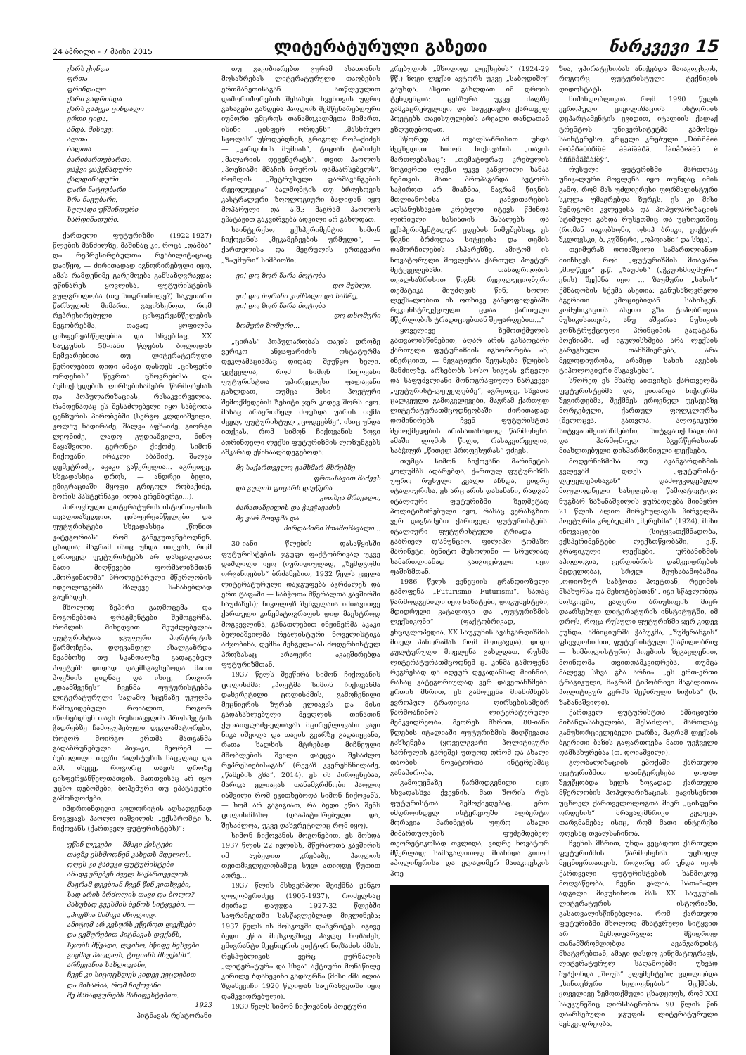24 აპრილი - 7 მაისი 2015 ლიტერატურული გაზეთი ნარკვევი 15
ქარს ქონდა
ფრთა
ფრინდალი
ქარი გაფრინდა
ქარს გაჰყვა ცინდალი
ერთი ციდა.
ანდა, მისივე:
ალთა
ბალთა
ბარიბართუბართა.
ჯაჭვი ჯაჭვნადური
ქალდინადური
დარი ნატყუბარი
ხრა ნაგუბარი.
სულადი უწმინდური
ხარდინადური.
ქართული ფუტურიზმი (1922-1927) წლების მანძილზე, მაშინაც კი, როცა „დამბა“ და რეპრესირებულთა რეაბილიტაციაც დაიწყო, — ძირითადად იგნორირებული იყო. ამას რამდენიმე გარემოება განსაზღვრავდა: უწინარეს ყოვლისა, ფუტურისტების გულგრილობა (თუ სიფრთხილე?) საკუთარი წარსულის მიმართ. გავიხსენოთ, რომ რეპრესირებული ცისფერყანწელების მეგობრებმა, თავად ყოფილმა ცისფერყანწელებმა და სხვებმაც, XX საუკუნის 50-იანი წლების ბოლოდან მემუარებითა თუ ლიტერატურული წერილებით დიდი ამაგი დასდეს „ცისფერი ორდენის“ წევრთა ცხოვრებისა და შემოქმედების ღირსებისამებრ წარმოჩენას და პოპულარიზაციას, რასაკვირველია, რამდენადაც ეს შესაძლებელი იყო საბჭოთა ცენზურის პირობებში (სერგო კლდიაშვილი, კოლაუ ნადირაძე, შალვა აფხაიძე, გიორგი ლეონიძე, ლადო გუდიაშვილი, ნინო მაყაშვილი, გერონტი ქიქოძე, სიმონ ჩიქოვანი, ირაკლი აბაშიძე, შალვა დემეტრაძე, აკაკი გაწერელია... აგრეთვე, სხვადასხვა დროს, — ანდრეი ბელი, ემიგრაციაში მყოფი გრიგოლ რობაქიძე, ბორის პასტერნაკი, ილია ერენბურგი...).
პიროვნული ლიტერატურის ისტორიკოსის თვალთახედვით, ცისფერყანწელები და ფუტურისტები სხვადასხვა „წონით კატეგორიას“ რომ განეკუთვნებოდნენ, ცხადია; მაგრამ ისიც უნდა ითქვას, რომ ქართველ ფუტურისტებს არ დასცალდათ: მათი მიღწევები ფორმალიზმთან „მორკინალმა“ პროლეტარული მწერლობის იდეოლოგებმა მალევე სანანებლად გაუხადეს.
მხოლოდ ზეპირი გადმოცემა და მოგონებათა ფრაგმენტები შემოგვრჩა, რომლის მიხედვით შეუძლებელია ფუტურისტთა ჯგუფური პორტრეტის წარმოჩენა. დღევანდელ ახალგაზრდა მეამბოხე თუ სკანდალზე გადაგებულ პოეტებს დიდად დაემსგავსებოდა მათი პოეზიის ციდნაც და ისიც, როგორ „დაამშვენეს“ ჩვენმა ფუტურისტებმა ლიტერატურული საღამო სცენაზე უკუღმა ჩამოკიდებული როიალით, როგორ იწონებდნენ თავს რუსთაველის პროსპექტის ჭადრებზე ჩამოკუპებული დეკლამატორები, როგორ მოირგო ერთმა მათგანმა გადაბრუნებული პიჯაკი, მეორემ — შებოლილი თევზი ჰალსტუხის ნაცვლად და ა.შ. ისევე, როგორც თავის დროზე ცისფერყანწელთათვის, მათთვისაც არ იყო უცხო დებოშები, ბოჰემური თუ ეპატაჟური გამოხდომები.
იმდროინდელი კოლორიტის აღსადგენად მოგვყავს პაოლო იაშვილის „ექსპრომტი ს. ჩიქოვანს (ქართველ ფუტურისტებს)“:
უწინ ლეკები — შმაგი ქისტები
თავზე ესხმოდნენ კახეთს მდელოს,
დღეს კი ჭაბუკი ფუტურისტები
ანადგურებენ ძველ საქართველოს.
მაგრამ დგებიან ჩვენ წინ კითხვები,
სად არის ბრძოლის თავი და ბოლო?
პასუხად გვესმის ბენოს სიტყვები, —
„პოეზია მიმიკა მხოლოდ.
ამიტომ არ გვსურს ვწეროთ ლექსები
და ვეშურებით პიტნავას დუქანს,
სჯობს მწვადი, ლვინო, მწიფე ნესვები
გიჟმაჟ პაოლოს, ტიციანს მსუქანს“.
არჩევანია სახლოვანი,
ჩვენ კი სიცოცხლეს კიდევ ვეცდებით
და მიხარია, რომ ჩიქოვანი
მე მანადგურებს მანიფესტებით.
1923
პიტნავას რესტორანი
თუ გავიზიარებთ გურამ ასათიანის მოსაზრებას ლიტერატურული თაობების ერთმანეთისაგან ათწლეულით დაშორიშორების შესახებ, ჩვენთვის უფრო გასაგები გახდება პაოლოს შემწყნარებლური იუმორი უმცროს თანამოკალმეთა მიმართ. ისინი „ცისფერ ორდენს“ „მასხრულ სკოლას“ უწოდებდნენ, გრიგოლ რობაქიძეს — „კარდინის მუმიას“, ტიციან ტაბიძეს „მალარიის დეგენერატს“, თვით პაოლოს „პოეზიაში მმაჩის ბიუროს დამაარსებელს“, რომლის „შეტრუსული ფარშავანგების რევოლუცია“ ბალმონტის თუ ბრიუსოვის კასტრალური ზოოლოგიური ბაღიდან იყო მოპარული და ა.შ.; მაგრამ პაოლოს ეპატაჟით გაკვირვება ადვილი არ გახლდათ.
საინტერესო ექსპერიმენტია სიმონ ჩიქოვანის „მეკამეჩეების ურმული“, — ქართულისა და მეგრულის ერთგვარი „ზაუმური“ სიმბიოზი:
ეი! დო ზორ შარა მოტობა
დო მუხლი, —
ეი! დო ბორანი კომბალი და სახრე,
ეი! დო ზორ შარა მოტობა
დო თხომური
ზომური ზომური...
„ცირას“ პოპულარობას თავის დროზე ვერიკო ანჯაფარიძის ოსტატურმა დეკლამაციამაც დიდად შეუწყო ხელი. უეჭველია, რომ სიმონ ჩიქოვანი ფუტურისტთა უპირველესი ფალავანი გახლდათ, თუმცა მისი პოეტური შემოქმედების ზენიტი ჯერ კიდევ შორს იყო. მასაც არაერთხელ მოუხდა უარის თქმა ძველ, ფუტურისტულ „ცოდვებზე“. ისიც უნდა ითქვას, რომ სიმონ ჩიქოვანის ზოგი ადრინდელი ლექსი ფუტურიზმის ლოზუნგებს აშკარად ეწინააღმდეგებოდა:
მე საქართველო გამხმარ მხრებზე
ფრთასავით მაძევს
და გულის ფიცარს დაეწერა
კითხვა მრავალი,
ბარათაშვილის და ჭავჭავაძის
მე ვარ მოდგმა და
პირდაპირი შთამომავალი...
30-იანი წლების დასაწყისში ფუტურისტების ჯგუფი ფაქტობრივად უკვე დაშლილი იყო (იურიდიულად, „ზემდგომი ორგანოების“ ბრძანებით, 1932 წელს ყველა ლიტერატურული დაჯგუფება აკრძალეს და ერთ ტაფაში — საბჭოთა მწერალთა კავშირში ჩაუძახეს); ნიკოლოზ შენგელაია იმთავითვე ქართული კინემატოგრაფის დიდ მაესტროდ მოგვევლინა, განათლებით ინჟინერმა აკაკი ბელიაშვილმა რეალისტური ნოველისტიკა ამჯობინა, დემნა შენგელაიას მოდერნისტულ პროზასაც არაფერი აკავშირებდა ფუტურიზმთან.
1937 წელს შეეწირა სიმონ ჩიქოვანის ცოლისძმა: „პოეტმა სიმონ ჩიქოვანმა დახვრეტილი ცოლისძმის, გამოჩენილი მეცნიერის ზურაბ ელიავას და მისი გადასახლებული მეუღლის თინათინ ქუთათელაძე-ელიავას მცირეწლოვანი ვაჟი ნიკა იშვილა და თავის გვარზე გადაიყვანა, რათა ხალხის მტრებად მიჩნეული მშობლების შვილი დაეცვა შესაძლო რეპრესიებისაგან“ (რევაზ კვერენჩხილაძე, „წამების გზა“, 2014). ეს ის პიროვნებაა, მარიკა ელიავას თანამგრძნობი პაოლო იაშვილი რომ ეკითხებოდა სიმონ ჩიქოვანს, — ხომ არ გაგიგიათ, რა ბედი ეწია შენს ცოლისძმასო (დააპატიმრებული და, შესაძლოა, უკვე დახვრეტილიც რომ იყო).
სიმონ ჩიქოვანის მოგონებით, ეს მოხდა 1937 წლის 22 ივლისს, მწერალთა კავშირის იმ აუბედით კრებაზე, პაოლოს თვითმკვლელობამდე სულ ათიოდე წუთით ადრე...
1937 წლის მსხვერპლი შეიქმნა ჟანგო ღოღობერიძეც (1905-1937), რომელსაც ძვირად დაუჯდა 1927-32 წლებში საფრანგეთში სასწავლებლად მივლინება: 1937 წელს ის მოსკოვში დახვრიტეს. იგივე ბედი ეწია მოსკოვშივე პავლე ნოზაძეს, ემიგრანტი მეცნიერის ვიქტორ ნოზაძის ძმას. რესპუბლიკის ვერც ჟურნალის „ლიტერატურა და სხვა“ აქტიური მონაწილე კირილე ზდანევიჩი გადაურჩა (მისი ძმა ილია ზდანევიჩი 1920 წლიდან საფრანგეთში იყო დამკვიდრებული).
1930 წელს სიმონ ჩიქოვანის პოეტური
კრებულის „მხოლოდ ლექსების“ (1924-29 წწ.) ზოგი ლექსი ავტორს უკვე „საბოდიშო“ გაუხდა. ასეთი გახლდათ იმ დროის ტენდენცია: ცენზურა უკვე ძალზე გამკაცრებულიყო და საუკეთესო ქართველ პოეტებს თავისუფლების არეალი თანდათან ეზღუდებოდათ.
სწორედ ამ თვალსაზრისით უნდა შევხედოთ სიმონ ჩიქოვანის „თავის მართლებასაც“: „თემატიურად კრებულის ზოგიერთი ლექსი უკვე განვლილი ხანაა ჩემთვის, მათი პროპაგანდა ავტორს საჭიროთ არ მიაჩნია, მაგრამ წიგნის მთლიანობისა და განვითარების აღსანუსხავად კრებული იტევს წმინდა ლირიული ხასიათის მასალებს და ექსპერიმენტალურ ცდების ნიმუშებსაც. ეს წიგნი ბრძოლაა სიტყვისა და თემის დამორჩილების ასპარეზზე, ამიტომ ის ნოვატორული მოვლენაა ქართულ პოეტურ მეტყველებაში. თანადროობის თვალსაზრისით წიგნს რევოლუციონური თემატიკა მიუძღვის წინ; ხოლო ლექსალობით ის ოთხივე განყოფილებაში რეკონსტრუქციული ცდაა ქართული მწერლობის ტრადიციებთან შეფარდებით...“
ყოველივე ზემოთქმულის გათვალისწინებით, აღარ არის გასაოცარი ქართული ფუტურიზმის იგნორირება ან, ინერციით, — ნეგატიური შეფასება წლების მანძილზე. არსებობს სოსო სიგუას ვრცელი და საფუძვლიანი მონოგრაფიული ნარკვევი „ფუტურისტ-ლეფელებზე“, აგრეთვე, სხვათა ცალკეული გამოკვლევები, მაგრამ ქართულ ლიტერატურათმცოდნეობაში ძირითადად დომინირებს ჩვენ ფუტურისტთა შემოქმედების არასათანადოდ წარმოჩენა. ამაში ლომის წილი, რასაკვირველია, საბჭოურ „წითელ პროფესურას“ უძევს.
თუმცა სიმონ ჩიქოვანი მარინეტის კოლუმბს ადარებდა, ქართულ ფუტურიზმს უფრო რუსული კვალი აჩნდა, ვიდრე იტალიურისა. ეს არც არის დასანანი, რადგან იტალიური ფუტურიზმი ზედმეტად პოლიტიზირებული იყო, რასაც ვერასგზით ვერ დავწამებთ ქართველ ფუტურისტებს. იტალიური ფუტურისტული ტრიადა — გაბრიელ დ'ანუნციო, ფილიპო ტომაზო მარინეტი, ბენიტო მუსოლინი — სრულიად სამართლიანად გაიგივებული იყო ფაშიზმთან.
1986 წელს ვენეციის გრანდიოზული გამოფენა „Futurismo Futurismi“, სადაც წარმოდგენილი იყო ნახატები, დოკუმენტები, მდიდრული კატალოგი და „ფუტურიზმის ლექსიკონი“ (ფაქტობრივად, — ენციკლოპედია, XX საუკუნის ავანგარდიზმის მთელ პანორამას რომ მოიცავდა), დიდი კულტურული მოვლენა გახლდათ. რუსმა ლიტერატურათმცოდნემ ც. კინმა გამოფენა რეგრესად და იდეურ დეკადანსად მიიჩნია, რასაც კატეგორიულად ვერ დავეთანხმები. ერთის მხრით, ეს გამოფენა მიანიშნებს ევროპულ ტრადიცია — ღირსებისამებრ წარმოაჩინოს ლიტერატურული მემკვიდრეობა, მეორეს მხრით, 80-იანი წლების იტალიაში ფუტურიზმის მიღწევათა გახსენება (ყოველგვარი პოლიტიკური სარჩულის გარეშე) უთუოდ დრომ და ახალი თაობის ნოვატორთა ინტერესმაც განაპირობა.
გამოფენაზე წარმოდგენილი იყო სხვადასხვა ქვეყნის, მათ შორის რუს ფუტურისტთა შემოქმედებაც. ერთ იმდროინდელ ინტერვიუში ალბერტო მორავია მარინეტის უფრო ახალი მიმართულების ფუძემდებელ თეორეტიკოსად თვლიდა, ვიდრე ნოვატორ მწერლად; სამაგალითოდ მიაჩნდა გიიომ აპოლინერისა და ვლადიმერ მაიაკოვსკის პოე-
ზია, უპირატესობას ანიჭებდა მაიაკოვსკის, როგორც ფუტურისტული ტექნიკის დიდოსტატს.
ნიშანდობლივია, რომ 1990 წელს ევროპული ცივილიზაციის ისტორიის დეპარტამენტის ეგიდით, იტალიის ქალაქ ტრენტოს უნივერსიტეტმა გამოსცა საინტერესო, ვრცელი კრებული „Ðóññêèé ëèòåðàòóðíûé àâàíãàðä. Ìàòåðèàëû è èññëåäîâàíèÿ“.
რუსული ფუტურიზმი მართლაც უნიკალური მოვლენა იყო თუნდაც იმის გამო, რომ მას უძლიერესი ფორმალისტური სკოლა უმაგრებდა ზურგს. ეს კი მისი შემდგომი კვლევისა და პოპულარიზაციის სტიმული გახდა რუსეთშიც და უცხოეთშიც (რომან იაკობსონი, ოსიპ ბრიკი, ვიქტორ შკლოვსკი, ბ. კუშნერი, „ოპოიაზი“ და სხვა).
თეიმურაზ დოიაშვილი სამართლიანად მიიჩნევს, რომ „ფუტურიზმის მთავარი „მიღწევა“ ე.წ. „ზაუმის“ („ჭკუისმიღმური“ ენის) შექმნა იყო ... ზაუმური „სახის“ ქმნადობის სქემა ასეთია: განუსაზღვრელი ბგერითი ემოციებიდან სახისკენ. კომუნიკაციის ასეთი გზა ტიპობრივია მუსიკისათვის, ანუ აშკარაა მუსიკის კონსტრუქციული პრინციპის გადატანა პოეზიაში. აქ იგულისხმება არა ლექსის გარეგნული თანხმიერება, არა მელოდიურობა, არამედ სახის აგების ტიპოლოგიური მსგავსება“.
სწორედ ეს მხარე აითვისეს ქართველმა ფუტურისტებმა და, ვითარცა ნიჭიერმა შეგირდებმა, შექმნეს ეროვნულ ფესვებზე მორგებული, ქართულ ფოლკლორსა (შელოცვა, გათვლა, ალოგიკური სიტყვათშეთანხმებანი, სიტყვათქმნადობა) და ჰარმონიულ ბგერწერასთან მიახლოებული დისჰარმონიული ლექსები.
მოდერნიზმისა თუ ავანგარდიზმის კვლევამ დღეს „ფუტურისტ-ლეფელებისაგან“ დამოუკიდებელი მოულოდნელი სახელებიც წამოატივტივა: ნუგზარ ზაზანაშვილის ყურადღება მიიპყრო 21 წლის ალიო მირცხულავას პირველმა პოეტურმა კრებულმა „მერეხმა“ (1924). მისი ინოვაციები (სიტყვათქმნადობა, ექსპერიმენტები ლექსთწყობაში, ე.წ. გრაფიკული ლექსები, ურბანიზმის აპოლოგია, ვერლიბრის დამკვიდრების მცდელობა), სრულ შეუსაბამობაშია „ოდიოზურ საბჭოთა პოეტთან, რეჟიმის მსახურსა და მეხოტბესთან“. იგი სწავლობდა მოსკოვში, ვალერი ბრიუსოვის მიერ დაარსებულ ლიტერატურის ინსტიტუტში, იმ დროს, როცა რუსული ფუტურიზმი ჯერ კიდევ ქუხდა. ამბიციურმა ჭაბუკმა, „ზუმერანგის“ ფსევდონიმით, ფუტურისტული (ნაწილობრივ — სიმბოლისტური) პოეზიის ზეგავლენით, მოინდომა თვითდამკვიდრება, თუმცა მალევე სხვა გზა არჩია: „ეს ერთ-ერთი ტრაგიკული, მაგრამ ტიპობრივი მაგალითია პოლიტიკურ კერპს შეწირული ნიჭისა“ (ნ. ზაზანაშვილი).
ქართველ ფუტურისტთა ამბიციური მიზანდასახულობა, შესაძლოა, მართლაც განუხორციელებელი დარჩა, მაგრამ ლექსის ბგერითი ბაზის გაფართოება მათი უეჭველი დამსახურებაა (თ. დოიაშვილი).
გლობალიზაციის ეპოქაში ქართული ფუტურიზმით დაინტერესება დიდად შეუწყობდა ხელს ზოგადად ქართული მწერლობის პოპულარიზაციას. გავიხსენოთ უცხოელ ქართველოლოგთა მიერ „ცისფერი ორდენის“ მრავალმხრივი კვლევა, თარგმანება; ისიც, რომ მათი ინტერესი დღესაც თვალსაჩინოა.
ჩვენის მხრით, უნდა ვეცადოთ ქართული ფუტურიზმის წარმოჩენას უცხოელ მეცნიერთათვის. როგორც არ უნდა იყოს ქართველი ფუტურისტების ხანმოკლე მოღვაწეობა, ჩვენი ვალია, სათანადო ადგილი მივუჩინოთ მას XX საუკუნის ლიტერატურის ისტორიაში. გასათვალისწინებელია, რომ ქართული ფუტურიზმი მხოლოდ მხატვრული სიტყვით არ შემოიფარგლა: მჭიდროდ თანამშრომლობდა ავანგარდისტ მხატვრებთან, ამაგი დასდო კინემატოგრაფს, ლიტერატურულ საღამოებში უხვად შეჰქონდა „შოუს“ ელემენტები; ცდილობდა „სინთეზური ხელოვნების“ შექმნას. ყოველივე ზემოთქმული ცხადყოფს, რომ XXI საუკუნეშიც ღირსსაცნობია 90 წლის წინ დაარსებული ჯგუფის ლიტერატურული მემკვიდრეობა.